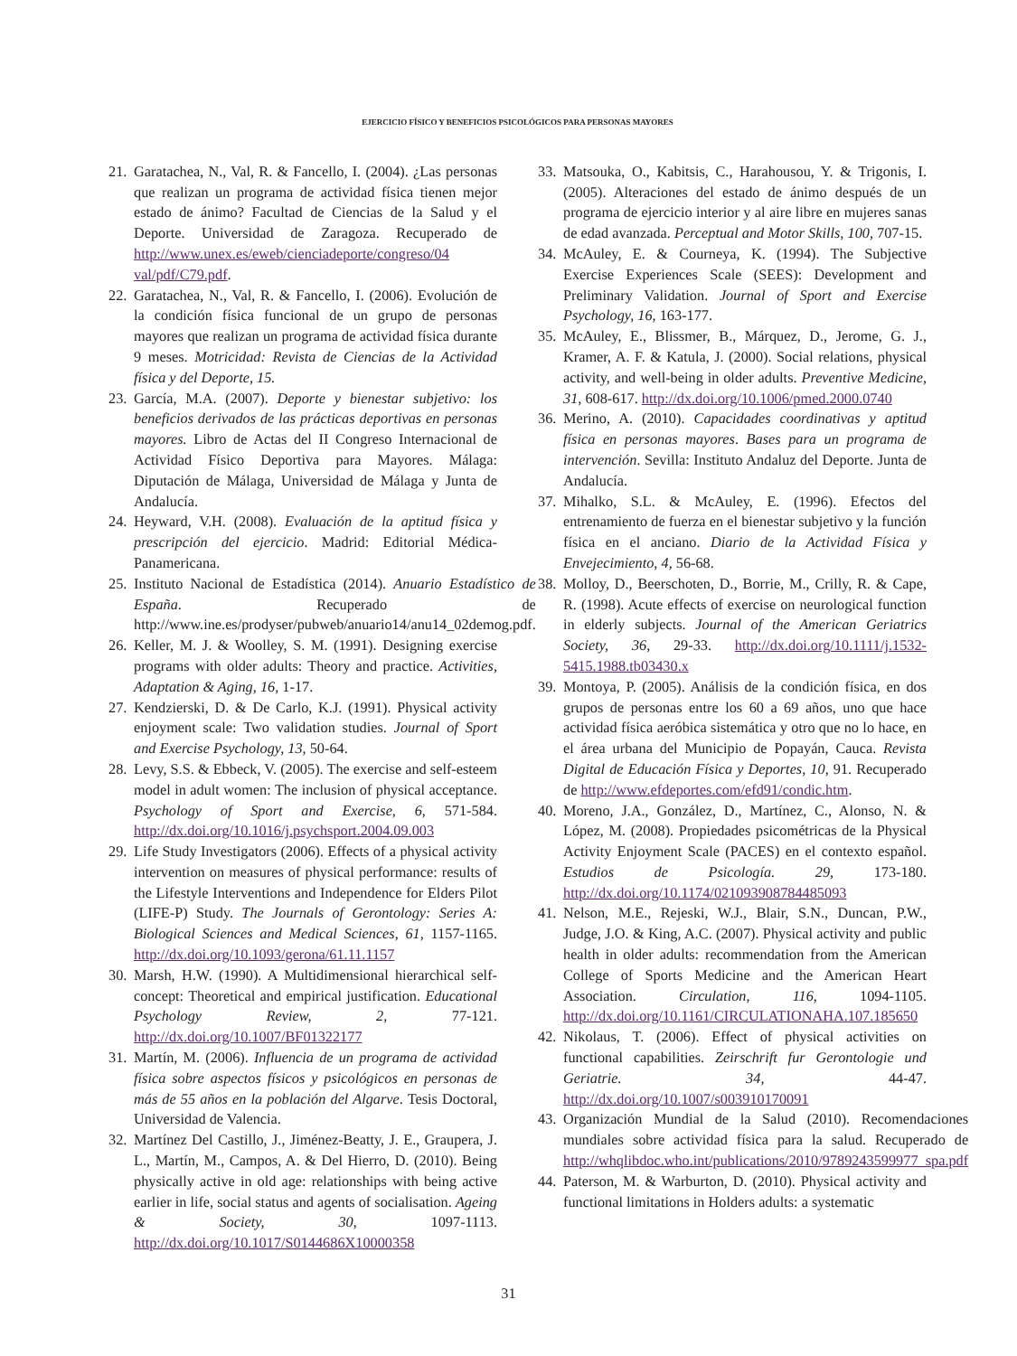EJERCICIO FÍSICO Y BENEFICIOS PSICOLÓGICOS PARA PERSONAS MAYORES
21. Garatachea, N., Val, R. & Fancello, I. (2004). ¿Las personas que realizan un programa de actividad física tienen mejor estado de ánimo? Facultad de Ciencias de la Salud y el Deporte. Universidad de Zaragoza. Recuperado de http://www.unex.es/eweb/cienciadeporte/congreso/04 val/pdf/C79.pdf.
22. Garatachea, N., Val, R. & Fancello, I. (2006). Evolución de la condición física funcional de un grupo de personas mayores que realizan un programa de actividad física durante 9 meses. Motricidad: Revista de Ciencias de la Actividad física y del Deporte, 15.
23. García, M.A. (2007). Deporte y bienestar subjetivo: los beneficios derivados de las prácticas deportivas en personas mayores. Libro de Actas del II Congreso Internacional de Actividad Físico Deportiva para Mayores. Málaga: Diputación de Málaga, Universidad de Málaga y Junta de Andalucía.
24. Heyward, V.H. (2008). Evaluación de la aptitud física y prescripción del ejercicio. Madrid: Editorial Médica-Panamericana.
25. Instituto Nacional de Estadística (2014). Anuario Estadístico de España. Recuperado de http://www.ine.es/prodyser/pubweb/anuario14/anu14_02demog.pdf.
26. Keller, M. J. & Woolley, S. M. (1991). Designing exercise programs with older adults: Theory and practice. Activities, Adaptation & Aging, 16, 1-17.
27. Kendzierski, D. & De Carlo, K.J. (1991). Physical activity enjoyment scale: Two validation studies. Journal of Sport and Exercise Psychology, 13, 50-64.
28. Levy, S.S. & Ebbeck, V. (2005). The exercise and self-esteem model in adult women: The inclusion of physical acceptance. Psychology of Sport and Exercise, 6, 571-584. http://dx.doi.org/10.1016/j.psychsport.2004.09.003
29. Life Study Investigators (2006). Effects of a physical activity intervention on measures of physical performance: results of the Lifestyle Interventions and Independence for Elders Pilot (LIFE-P) Study. The Journals of Gerontology: Series A: Biological Sciences and Medical Sciences, 61, 1157-1165. http://dx.doi.org/10.1093/gerona/61.11.1157
30. Marsh, H.W. (1990). A Multidimensional hierarchical self-concept: Theoretical and empirical justification. Educational Psychology Review, 2, 77-121. http://dx.doi.org/10.1007/BF01322177
31. Martín, M. (2006). Influencia de un programa de actividad física sobre aspectos físicos y psicológicos en personas de más de 55 años en la población del Algarve. Tesis Doctoral, Universidad de Valencia.
32. Martínez Del Castillo, J., Jiménez-Beatty, J. E., Graupera, J. L., Martín, M., Campos, A. & Del Hierro, D. (2010). Being physically active in old age: relationships with being active earlier in life, social status and agents of socialisation. Ageing & Society, 30, 1097-1113. http://dx.doi.org/10.1017/S0144686X10000358
33. Matsouka, O., Kabitsis, C., Harahousou, Y. & Trigonis, I. (2005). Alteraciones del estado de ánimo después de un programa de ejercicio interior y al aire libre en mujeres sanas de edad avanzada. Perceptual and Motor Skills, 100, 707-15.
34. McAuley, E. & Courneya, K. (1994). The Subjective Exercise Experiences Scale (SEES): Development and Preliminary Validation. Journal of Sport and Exercise Psychology, 16, 163-177.
35. McAuley, E., Blissmer, B., Márquez, D., Jerome, G. J., Kramer, A. F. & Katula, J. (2000). Social relations, physical activity, and well-being in older adults. Preventive Medicine, 31, 608-617. http://dx.doi.org/10.1006/pmed.2000.0740
36. Merino, A. (2010). Capacidades coordinativas y aptitud física en personas mayores. Bases para un programa de intervención. Sevilla: Instituto Andaluz del Deporte. Junta de Andalucía.
37. Mihalko, S.L. & McAuley, E. (1996). Efectos del entrenamiento de fuerza en el bienestar subjetivo y la función física en el anciano. Diario de la Actividad Física y Envejecimiento, 4, 56-68.
38. Molloy, D., Beerschoten, D., Borrie, M., Crilly, R. & Cape, R. (1998). Acute effects of exercise on neurological function in elderly subjects. Journal of the American Geriatrics Society, 36, 29-33. http://dx.doi.org/10.1111/j.1532-5415.1988.tb03430.x
39. Montoya, P. (2005). Análisis de la condición física, en dos grupos de personas entre los 60 a 69 años, uno que hace actividad física aeróbica sistemática y otro que no lo hace, en el área urbana del Municipio de Popayán, Cauca. Revista Digital de Educación Física y Deportes, 10, 91. Recuperado de http://www.efdeportes.com/efd91/condic.htm.
40. Moreno, J.A., González, D., Martínez, C., Alonso, N. & López, M. (2008). Propiedades psicométricas de la Physical Activity Enjoyment Scale (PACES) en el contexto español. Estudios de Psicología. 29, 173-180. http://dx.doi.org/10.1174/021093908784485093
41. Nelson, M.E., Rejeski, W.J., Blair, S.N., Duncan, P.W., Judge, J.O. & King, A.C. (2007). Physical activity and public health in older adults: recommendation from the American College of Sports Medicine and the American Heart Association. Circulation, 116, 1094-1105. http://dx.doi.org/10.1161/CIRCULATIONAHA.107.185650
42. Nikolaus, T. (2006). Effect of physical activities on functional capabilities. Zeirschrift fur Gerontologie und Geriatrie. 34, 44-47. http://dx.doi.org/10.1007/s003910170091
43. Organización Mundial de la Salud (2010). Recomendaciones mundiales sobre actividad física para la salud. Recuperado de http://whqlibdoc.who.int/publications/2010/9789243599977_spa.pdf
44. Paterson, M. & Warburton, D. (2010). Physical activity and functional limitations in Holders adults: a systematic
31